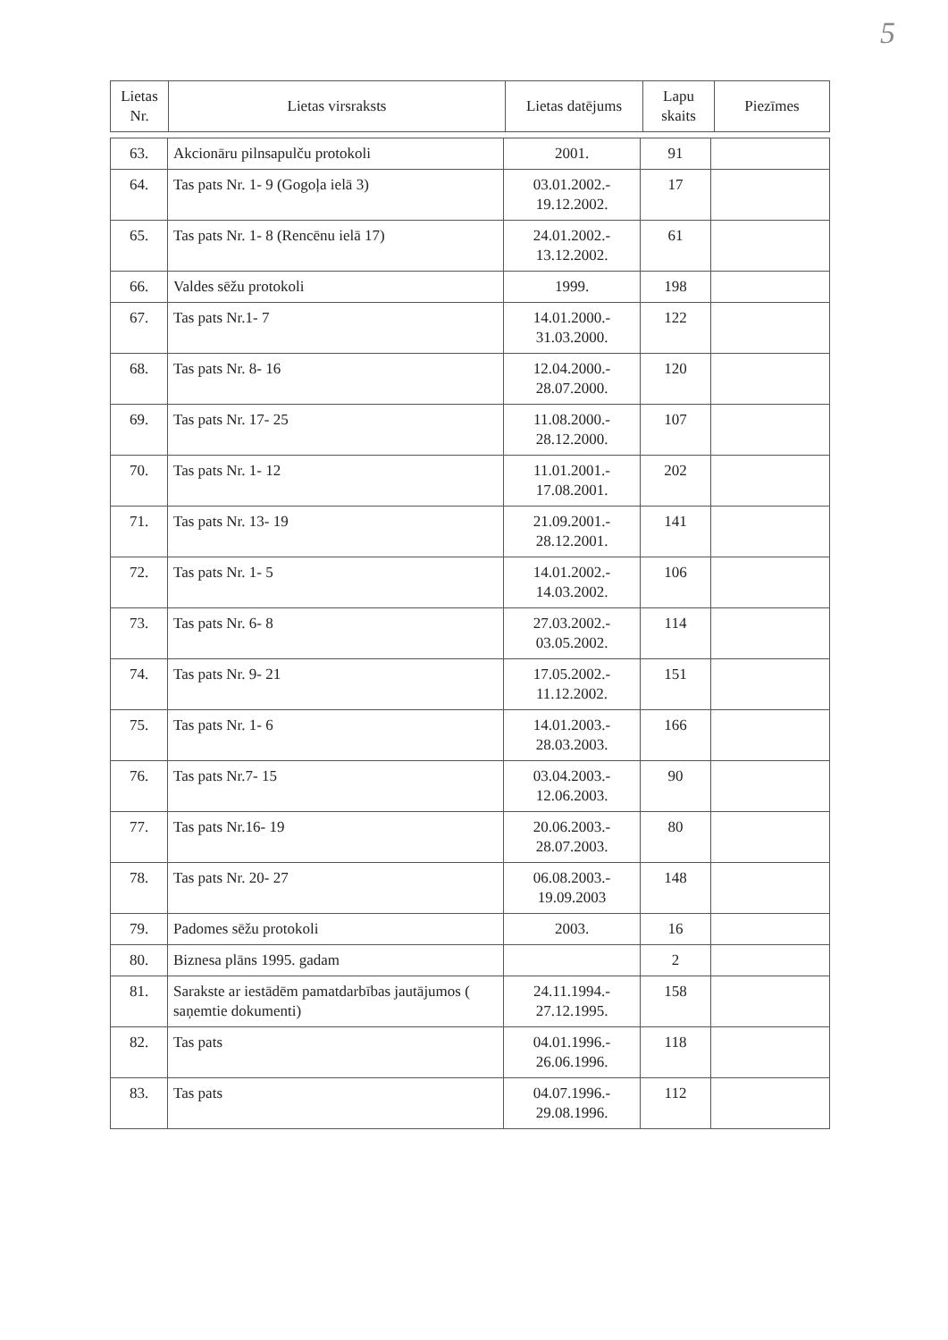5
| Lietas Nr. | Lietas virsraksts | Lietas datējums | Lapu skaits | Piezīmes |
| --- | --- | --- | --- | --- |
| 63. | Akcionāru pilnsapulču protokoli | 2001. | 91 | |
| 64. | Tas pats Nr. 1- 9 (Gogoļa ielā 3) | 03.01.2002.- 19.12.2002. | 17 | |
| 65. | Tas pats Nr. 1- 8 (Rencēnu ielā 17) | 24.01.2002.- 13.12.2002. | 61 | |
| 66. | Valdes sēžu protokoli | 1999. | 198 | |
| 67. | Tas pats Nr.1- 7 | 14.01.2000.- 31.03.2000. | 122 | |
| 68. | Tas pats Nr. 8- 16 | 12.04.2000.- 28.07.2000. | 120 | |
| 69. | Tas pats Nr. 17- 25 | 11.08.2000.- 28.12.2000. | 107 | |
| 70. | Tas pats Nr. 1- 12 | 11.01.2001.- 17.08.2001. | 202 | |
| 71. | Tas pats Nr. 13- 19 | 21.09.2001.- 28.12.2001. | 141 | |
| 72. | Tas pats Nr. 1- 5 | 14.01.2002.- 14.03.2002. | 106 | |
| 73. | Tas pats Nr. 6- 8 | 27.03.2002.- 03.05.2002. | 114 | |
| 74. | Tas pats Nr. 9- 21 | 17.05.2002.- 11.12.2002. | 151 | |
| 75. | Tas pats Nr. 1- 6 | 14.01.2003.- 28.03.2003. | 166 | |
| 76. | Tas pats Nr.7- 15 | 03.04.2003.- 12.06.2003. | 90 | |
| 77. | Tas pats Nr.16- 19 | 20.06.2003.- 28.07.2003. | 80 | |
| 78. | Tas pats Nr. 20- 27 | 06.08.2003.- 19.09.2003 | 148 | |
| 79. | Padomes sēžu protokoli | 2003. | 16 | |
| 80. | Biznesa plāns 1995. gadam | | 2 | |
| 81. | Sarakste ar iestādēm pamatdarbības jautājumos ( saņemtie dokumenti) | 24.11.1994.- 27.12.1995. | 158 | |
| 82. | Tas pats | 04.01.1996.- 26.06.1996. | 118 | |
| 83. | Tas pats | 04.07.1996.- 29.08.1996. | 112 | |